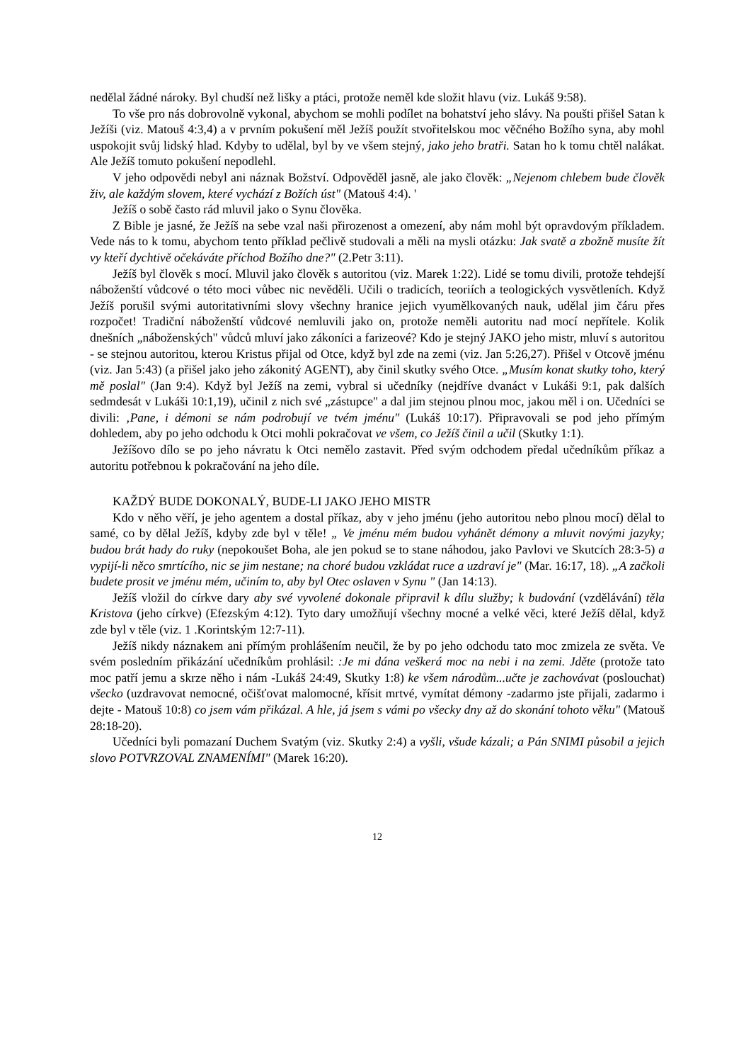nedělal žádné nároky. Byl chudší než lišky a ptáci, protože neměl kde složit hlavu (viz. Lukáš 9:58).
To vše pro nás dobrovolně vykonal, abychom se mohli podílet na bohatství jeho slávy. Na poušti přišel Satan k Ježíši (viz. Matouš 4:3,4) a v prvním pokušení měl Ježíš použít stvořitelskou moc věčného Božího syna, aby mohl uspokojit svůj lidský hlad. Kdyby to udělal, byl by ve všem stejný, jako jeho bratři. Satan ho k tomu chtěl nalákat. Ale Ježíš tomuto pokušení nepodlehl.
V jeho odpovědi nebyl ani náznak Božství. Odpověděl jasně, ale jako člověk: „Nejenom chlebem bude člověk živ, ale každým slovem, které vychází z Božích úst" (Matouš 4:4). '
Ježíš o sobě často rád mluvil jako o Synu člověka.
Z Bible je jasné, že Ježíš na sebe vzal naši přirozenost a omezení, aby nám mohl být opravdovým příkladem. Vede nás to k tomu, abychom tento příklad pečlivě studovali a měli na mysli otázku: Jak svatě a zbožně musíte žít vy kteří dychtivě očekáváte příchod Božího dne?" (2.Petr 3:11).
Ježíš byl člověk s mocí. Mluvil jako člověk s autoritou (viz. Marek 1:22). Lidé se tomu divili, protože tehdejší náboženští vůdcové o této moci vůbec nic nevěděli. Učili o tradicích, teoriích a teologických vysvětleních. Když Ježíš porušil svými autoritativními slovy všechny hranice jejich vyumělkovaných nauk, udělal jim čáru přes rozpočet! Tradiční náboženští vůdcové nemluvili jako on, protože neměli autoritu nad mocí nepřítele. Kolik dnešních „náboženských" vůdců mluví jako zákoníci a farizeové? Kdo je stejný JAKO jeho mistr, mluví s autoritou - se stejnou autoritou, kterou Kristus přijal od Otce, když byl zde na zemi (viz. Jan 5:26,27). Přišel v Otcově jménu (viz. Jan 5:43) (a přišel jako jeho zákonitý AGENT), aby činil skutky svého Otce. „Musím konat skutky toho, který mě poslal" (Jan 9:4). Když byl Ježíš na zemi, vybral si učedníky (nejdříve dvanáct v Lukáši 9:1, pak dalších sedmdesát v Lukáši 10:1,19), učinil z nich své „zástupce" a dal jim stejnou plnou moc, jakou měl i on. Učedníci se divili: ‚Pane, i démoni se nám podrobují ve tvém jménu" (Lukáš 10:17). Připravovali se pod jeho přímým dohledem, aby po jeho odchodu k Otci mohli pokračovat ve všem, co Ježíš činil a učil (Skutky 1:1).
Ježíšovo dílo se po jeho návratu k Otci nemělo zastavit. Před svým odchodem předal učedníkům příkaz a autoritu potřebnou k pokračování na jeho díle.
KAŽDÝ BUDE DOKONALÝ, BUDE-LI JAKO JEHO MISTR
Kdo v něho věří, je jeho agentem a dostal příkaz, aby v jeho jménu (jeho autoritou nebo plnou mocí) dělal to samé, co by dělal Ježíš, kdyby zde byl v těle! „ Ve jménu mém budou vyhánět démony a mluvit novými jazyky; budou brát hady do ruky (nepokoušet Boha, ale jen pokud se to stane náhodou, jako Pavlovi ve Skutcích 28:3-5) a vypijí-li něco smrtícího, nic se jim nestane; na choré budou vzkládat ruce a uzdraví je" (Mar. 16:17, 18). „A začkoli budete prosit ve jménu mém, učiním to, aby byl Otec oslaven v Synu " (Jan 14:13).
Ježíš vložil do církve dary aby své vyvolené dokonale připravil k dílu služby; k budování (vzdělávání) těla Kristova (jeho církve) (Efezským 4:12). Tyto dary umožňují všechny mocné a velké věci, které Ježíš dělal, když zde byl v těle (viz. 1 .Korintským 12:7-11).
Ježíš nikdy náznakem ani přímým prohlášením neučil, že by po jeho odchodu tato moc zmizela ze světa. Ve svém posledním přikázání učedníkům prohlásil: :Je mi dána veškerá moc na nebi i na zemi. Jděte (protože tato moc patří jemu a skrze něho i nám -Lukáš 24:49, Skutky 1:8) ke všem národům...učte je zachovávat (poslouchat) všecko (uzdravovat nemocné, očišťovat malomocné, křísit mrtvé, vymítat démony -zadarmo jste přijali, zadarmo i dejte - Matouš 10:8) co jsem vám přikázal. A hle, já jsem s vámi po všecky dny až do skonání tohoto věku" (Matouš 28:18-20).
Učedníci byli pomazaní Duchem Svatým (viz. Skutky 2:4) a vyšli, všude kázali; a Pán SNIMI působil a jejich slovo POTVRZOVAL ZNAMENÍMI" (Marek 16:20).
12